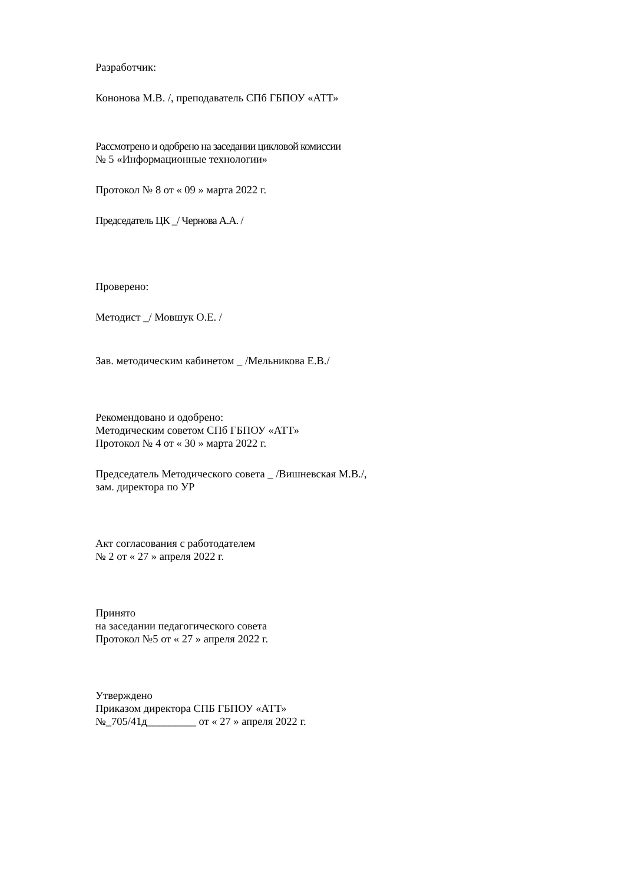Разработчик:
Кононова М.В. /, преподаватель СПб ГБПОУ «АТТ»
Рассмотрено и одобрено на заседании цикловой комиссии
№ 5 «Информационные технологии»
Протокол № 8 от « 09 » марта 2022 г.
Председатель ЦК _/ Чернова А.А. /
Проверено:
Методист _/ Мовшук О.Е. /
Зав. методическим кабинетом _ /Мельникова Е.В./
Рекомендовано и одобрено:
Методическим советом СПб ГБПОУ «АТТ»
Протокол № 4 от « 30 » марта 2022 г.
Председатель Методического совета _ /Вишневская М.В./,
зам. директора по УР
Акт согласования с работодателем
№ 2 от « 27 » апреля 2022 г.
Принято
на заседании педагогического совета
Протокол №5 от « 27 » апреля 2022 г.
Утверждено
Приказом директора СПБ ГБПОУ «АТТ»
№_705/41д_________ от « 27 » апреля 2022 г.